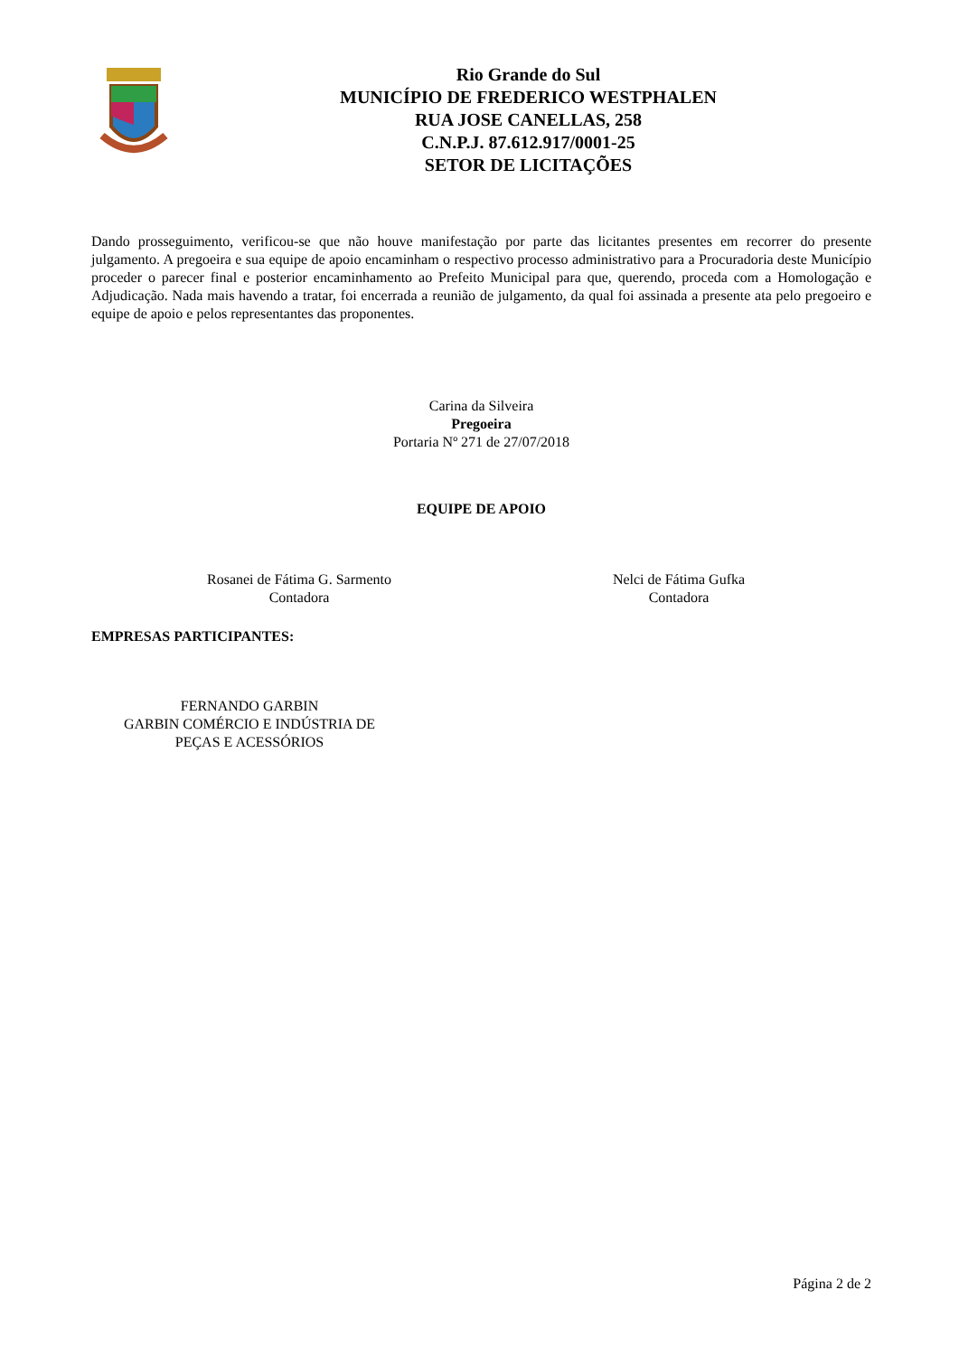Rio Grande do Sul
MUNICÍPIO DE FREDERICO WESTPHALEN
RUA JOSE CANELLAS, 258
C.N.P.J. 87.612.917/0001-25
SETOR DE LICITAÇÕES
Dando prosseguimento, verificou-se que não houve manifestação por parte das licitantes presentes em recorrer do presente julgamento. A pregoeira e sua equipe de apoio encaminham o respectivo processo administrativo para a Procuradoria deste Município proceder o parecer final e posterior encaminhamento ao Prefeito Municipal para que, querendo, proceda com a Homologação e Adjudicação. Nada mais havendo a tratar, foi encerrada a reunião de julgamento, da qual foi assinada a presente ata pelo pregoeiro e equipe de apoio e pelos representantes das proponentes.
Carina da Silveira
Pregoeira
Portaria Nº 271 de 27/07/2018
EQUIPE DE APOIO
Rosanei de Fátima G. Sarmento
Contadora
Nelci de Fátima Gufka
Contadora
EMPRESAS PARTICIPANTES:
FERNANDO GARBIN
GARBIN COMÉRCIO E INDÚSTRIA DE
PEÇAS E ACESSÓRIOS
Página 2 de 2